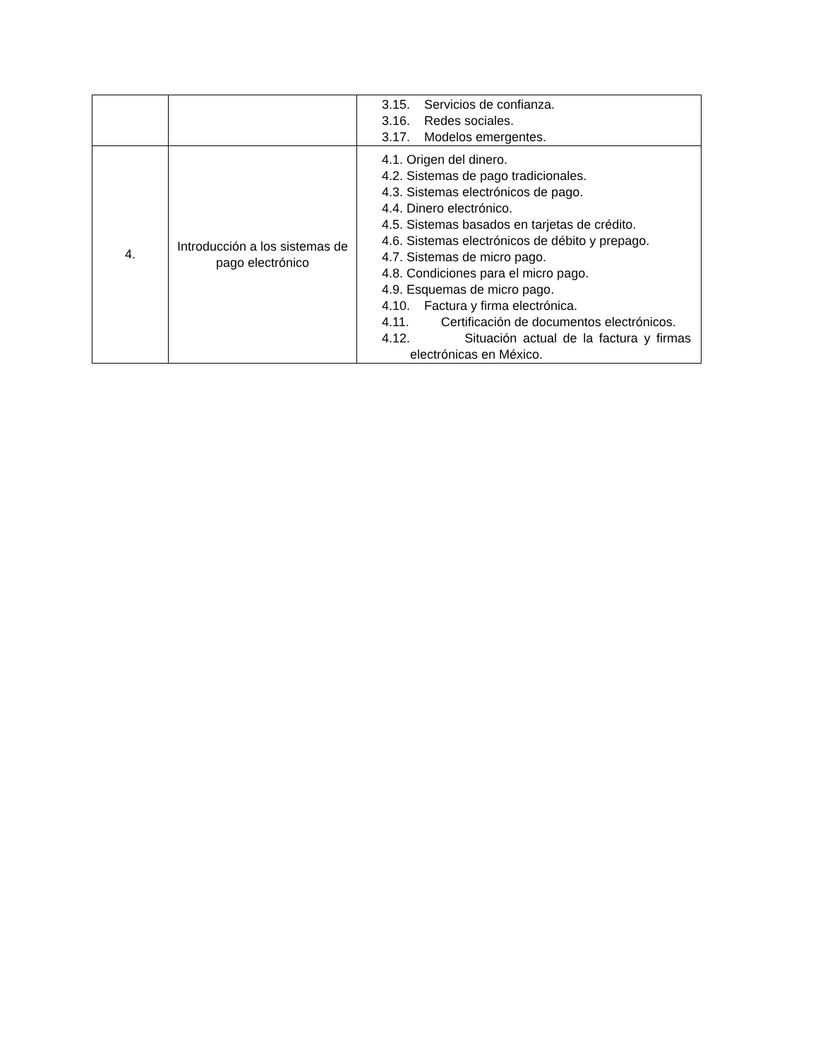| | | 3.15. Servicios de confianza. 3.16. Redes sociales. 3.17. Modelos emergentes. |
| 4. | Introducción a los sistemas de pago electrónico | 4.1. Origen del dinero. 4.2. Sistemas de pago tradicionales. 4.3. Sistemas electrónicos de pago. 4.4. Dinero electrónico. 4.5. Sistemas basados en tarjetas de crédito. 4.6. Sistemas electrónicos de débito y prepago. 4.7. Sistemas de micro pago. 4.8. Condiciones para el micro pago. 4.9. Esquemas de micro pago. 4.10. Factura y firma electrónica. 4.11. Certificación de documentos electrónicos. 4.12. Situación actual de la factura y firmas electrónicas en México. |